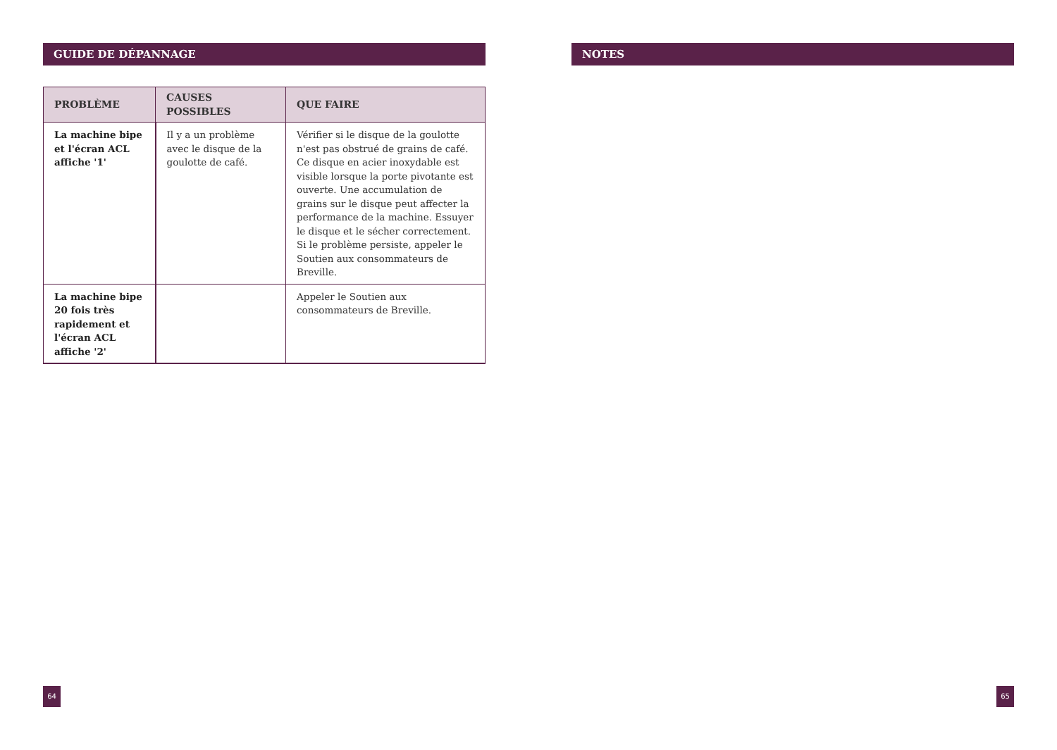GUIDE DE DÉPANNAGE
| PROBLÈME | CAUSES POSSIBLES | QUE FAIRE |
| --- | --- | --- |
| La machine bipe et l'écran ACL affiche '1' | Il y a un problème avec le disque de la goulotte de café. | Vérifier si le disque de la goulotte n'est pas obstrué de grains de café. Ce disque en acier inoxydable est visible lorsque la porte pivotante est ouverte. Une accumulation de grains sur le disque peut affecter la performance de la machine. Essuyer le disque et le sécher correctement. Si le problème persiste, appeler le Soutien aux consommateurs de Breville. |
| La machine bipe 20 fois très rapidement et l'écran ACL affiche '2' | | Appeler le Soutien aux consommateurs de Breville. |
64
NOTES
65